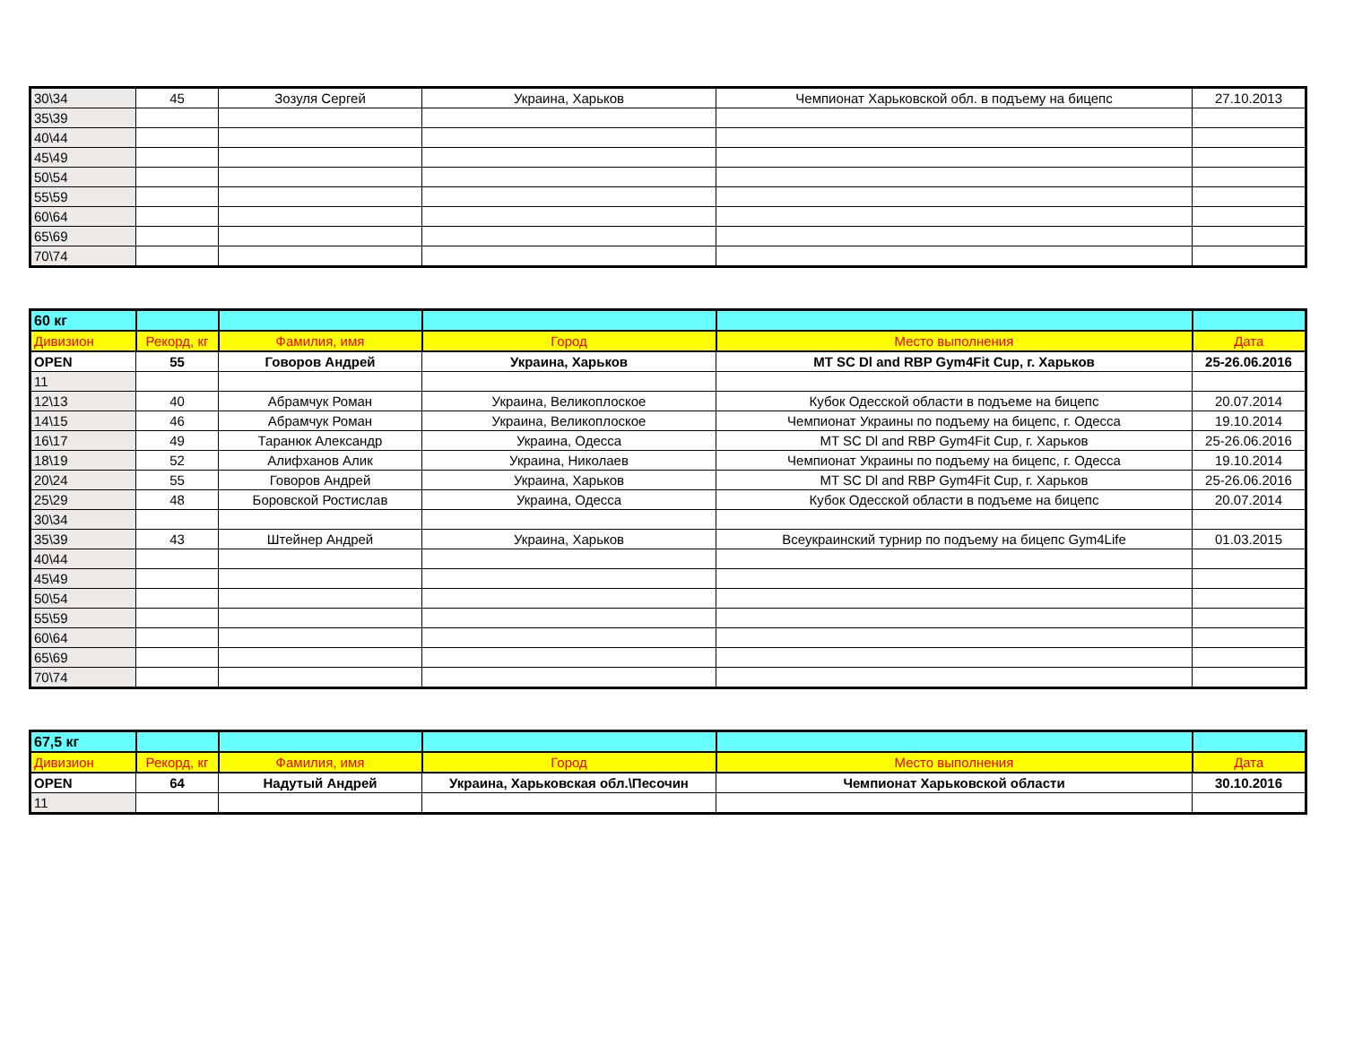| 30\34 | 45 | Зозуля Сергей | Украина, Харьков | Чемпионат Харьковской обл. в подъему на бицепс | 27.10.2013 |
| 35\39 | | | | | |
| 40\44 | | | | | |
| 45\49 | | | | | |
| 50\54 | | | | | |
| 55\59 | | | | | |
| 60\64 | | | | | |
| 65\69 | | | | | |
| 70\74 | | | | | |
| 60 кг | | | | | |
| Дивизион | Рекорд, кг | Фамилия, имя | Город | Место выполнения | Дата |
| OPEN | 55 | Говоров Андрей | Украина, Харьков | MT SC Dl and RBP Gym4Fit Cup, г. Харьков | 25-26.06.2016 |
| 11 | | | | | |
| 12\13 | 40 | Абрамчук Роман | Украина, Великоплоское | Кубок Одесской области в подъеме на бицепс | 20.07.2014 |
| 14\15 | 46 | Абрамчук Роман | Украина, Великоплоское | Чемпионат Украины по подъему на бицепс, г. Одесса | 19.10.2014 |
| 16\17 | 49 | Таранюк Александр | Украина, Одесса | MT SC Dl and RBP Gym4Fit Cup, г. Харьков | 25-26.06.2016 |
| 18\19 | 52 | Алифханов Алик | Украина, Николаев | Чемпионат Украины по подъему на бицепс, г. Одесса | 19.10.2014 |
| 20\24 | 55 | Говоров Андрей | Украина, Харьков | MT SC Dl and RBP Gym4Fit Cup, г. Харьков | 25-26.06.2016 |
| 25\29 | 48 | Боровской Ростислав | Украина, Одесса | Кубок Одесской области в подъеме на бицепс | 20.07.2014 |
| 30\34 | | | | | |
| 35\39 | 43 | Штейнер Андрей | Украина, Харьков | Всеукраинский турнир по подъему на бицепс Gym4Life | 01.03.2015 |
| 40\44 | | | | | |
| 45\49 | | | | | |
| 50\54 | | | | | |
| 55\59 | | | | | |
| 60\64 | | | | | |
| 65\69 | | | | | |
| 70\74 | | | | | |
| 67,5 кг | | | | | |
| Дивизион | Рекорд, кг | Фамилия, имя | Город | Место выполнения | Дата |
| OPEN | 64 | Надутый Андрей | Украина, Харьковская обл.\Песочин | Чемпионат Харьковской области | 30.10.2016 |
| 11 | | | | | |